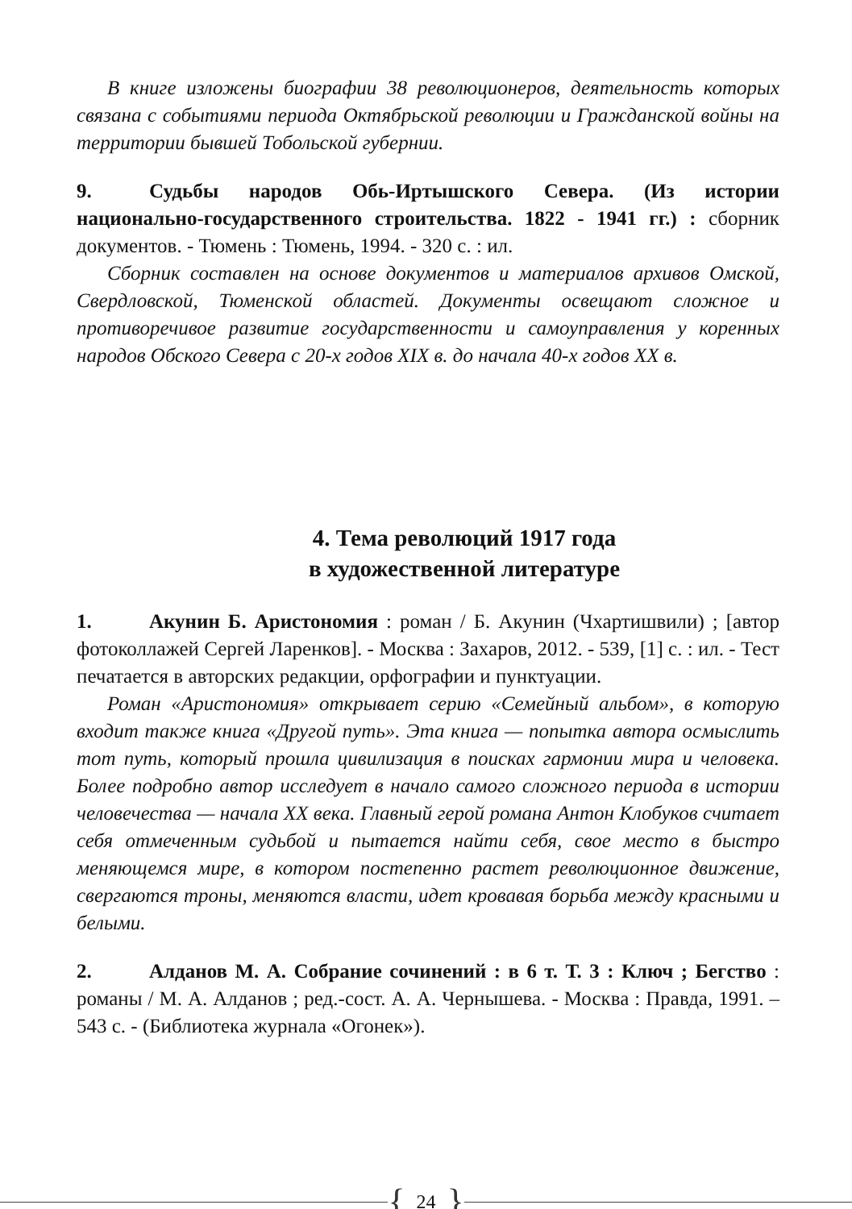В книге изложены биографии 38 революционеров, деятельность которых связана с событиями периода Октябрьской революции и Гражданской войны на территории бывшей Тобольской губернии.
9. Судьбы народов Обь-Иртышского Севера. (Из истории национально-государственного строительства. 1822 - 1941 гг.) : сборник документов. - Тюмень : Тюмень, 1994. - 320 с. : ил.
Сборник составлен на основе документов и материалов архивов Омской, Свердловской, Тюменской областей. Документы освещают сложное и противоречивое развитие государственности и самоуправления у коренных народов Обского Севера с 20-х годов XIX в. до начала 40-х годов XX в.
4. Тема революций 1917 года
в художественной литературе
1. Акунин Б. Аристономия : роман / Б. Акунин (Чхартишвили) ; [автор фотоколлажей Сергей Ларенков]. - Москва : Захаров, 2012. - 539, [1] с. : ил. - Тест печатается в авторских редакции, орфографии и пунктуации.
Роман «Аристономия» открывает серию «Семейный альбом», в которую входит также книга «Другой путь». Эта книга — попытка автора осмыслить тот путь, который прошла цивилизация в поисках гармонии мира и человека. Более подробно автор исследует в начало самого сложного периода в истории человечества — начала XX века. Главный герой романа Антон Клобуков считает себя отмеченным судьбой и пытается найти себя, свое место в быстро меняющемся мире, в котором постепенно растет революционное движение, свергаются троны, меняются власти, идет кровавая борьба между красными и белыми.
2. Алданов М. А. Собрание сочинений : в 6 т. Т. 3 : Ключ ; Бегство : романы / М. А. Алданов ; ред.-сост. А. А. Чернышева. - Москва : Правда, 1991. – 543 с. - (Библиотека журнала «Огонек»).
{ 24 }